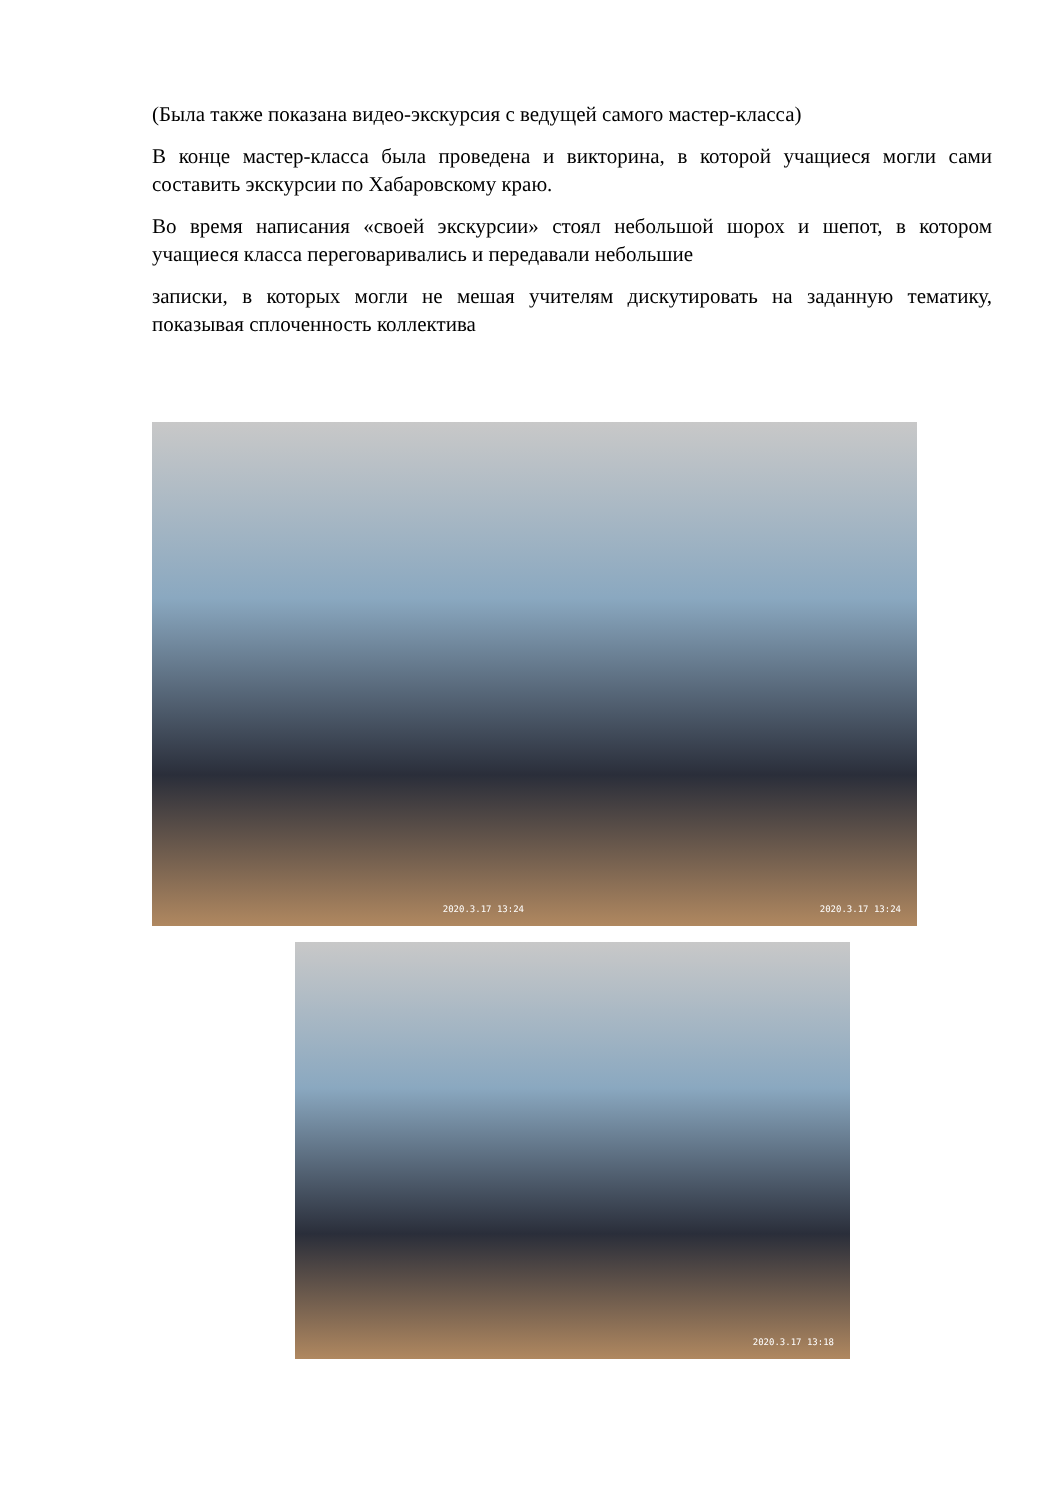(Была также показана видео-экскурсия с ведущей самого мастер-класса)
В конце мастер-класса была проведена и викторина, в которой учащиеся могли сами составить экскурсии по Хабаровскому краю.
Во время написания «своей экскурсии» стоял небольшой шорох и шепот, в котором учащиеся класса переговаривались и передавали небольшие
записки, в которых могли не мешая учителям дискутировать на заданную тематику, показывая сплоченность коллектива
2020.3.17 13:24
2020.3.17 13:24
2020.3.17 13:18